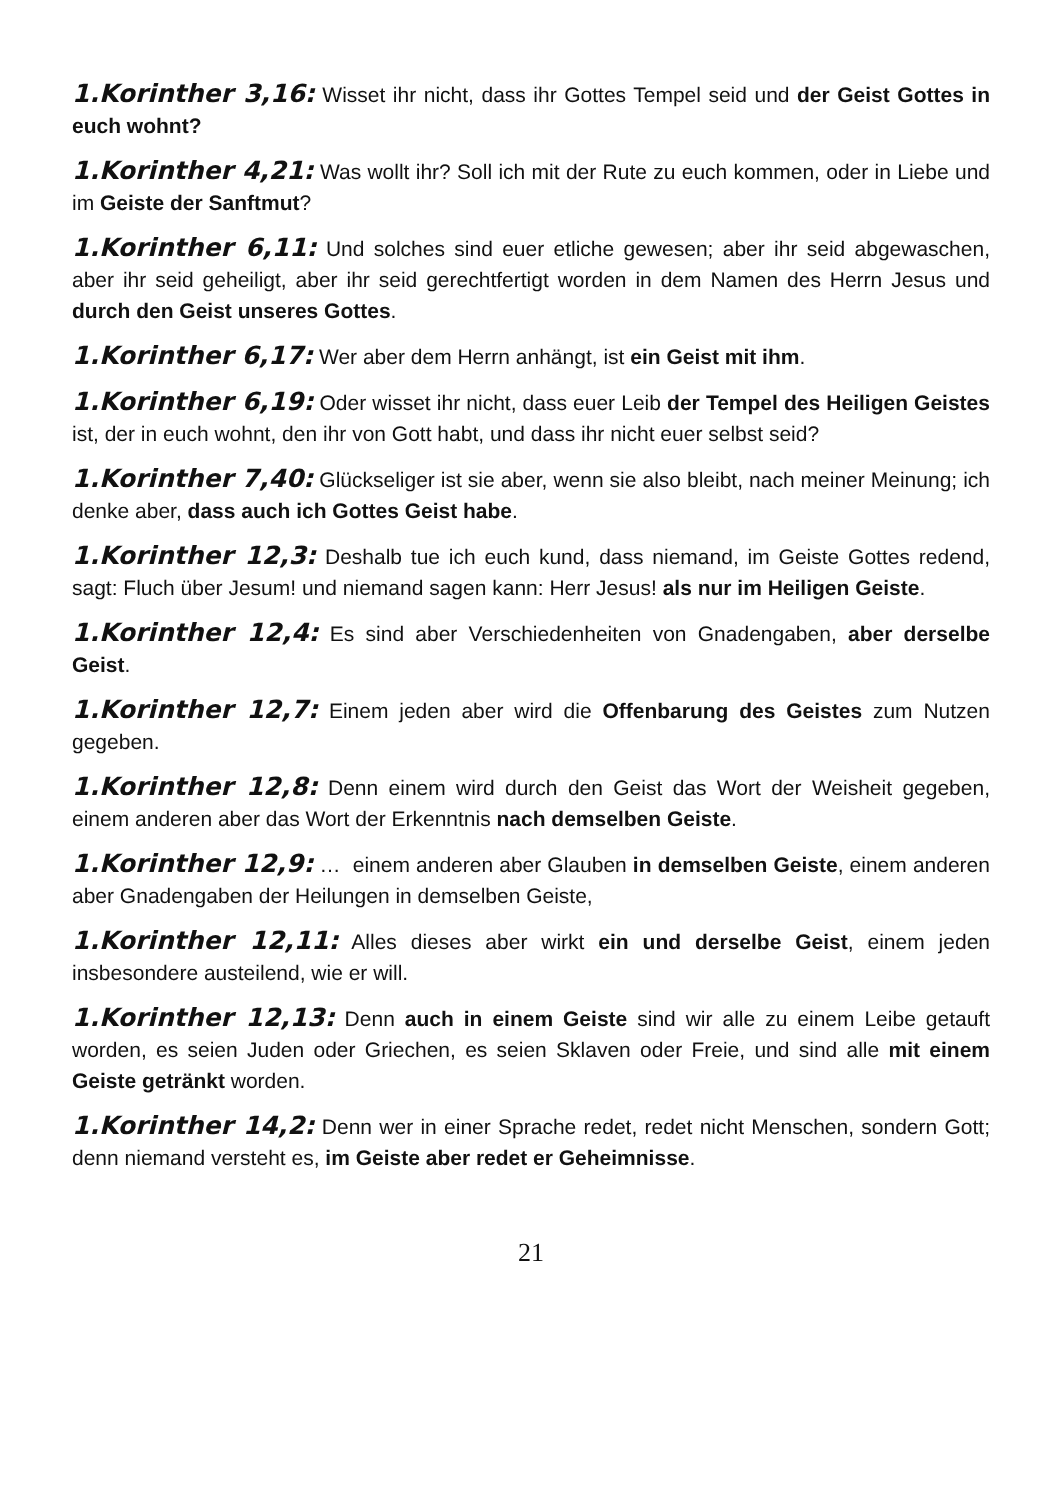1.Korinther 3,16: Wisset ihr nicht, dass ihr Gottes Tempel seid und der Geist Gottes in euch wohnt?
1.Korinther 4,21: Was wollt ihr? Soll ich mit der Rute zu euch kommen, oder in Liebe und im Geiste der Sanftmut?
1.Korinther 6,11: Und solches sind euer etliche gewesen; aber ihr seid abgewaschen, aber ihr seid geheiligt, aber ihr seid gerechtfertigt worden in dem Namen des Herrn Jesus und durch den Geist unseres Gottes.
1.Korinther 6,17: Wer aber dem Herrn anhängt, ist ein Geist mit ihm.
1.Korinther 6,19: Oder wisset ihr nicht, dass euer Leib der Tempel des Heiligen Geistes ist, der in euch wohnt, den ihr von Gott habt, und dass ihr nicht euer selbst seid?
1.Korinther 7,40: Glückseliger ist sie aber, wenn sie also bleibt, nach meiner Meinung; ich denke aber, dass auch ich Gottes Geist habe.
1.Korinther 12,3: Deshalb tue ich euch kund, dass niemand, im Geiste Gottes redend, sagt: Fluch über Jesum! und niemand sagen kann: Herr Jesus! als nur im Heiligen Geiste.
1.Korinther 12,4: Es sind aber Verschiedenheiten von Gnadengaben, aber derselbe Geist.
1.Korinther 12,7: Einem jeden aber wird die Offenbarung des Geistes zum Nutzen gegeben.
1.Korinther 12,8: Denn einem wird durch den Geist das Wort der Weisheit gegeben, einem anderen aber das Wort der Erkenntnis nach demselben Geiste.
1.Korinther 12,9: … einem anderen aber Glauben in demselben Geiste, einem anderen aber Gnadengaben der Heilungen in demselben Geiste,
1.Korinther 12,11: Alles dieses aber wirkt ein und derselbe Geist, einem jeden insbesondere austeilend, wie er will.
1.Korinther 12,13: Denn auch in einem Geiste sind wir alle zu einem Leibe getauft worden, es seien Juden oder Griechen, es seien Sklaven oder Freie, und sind alle mit einem Geiste getränkt worden.
1.Korinther 14,2: Denn wer in einer Sprache redet, redet nicht Menschen, sondern Gott; denn niemand versteht es, im Geiste aber redet er Geheimnisse.
21